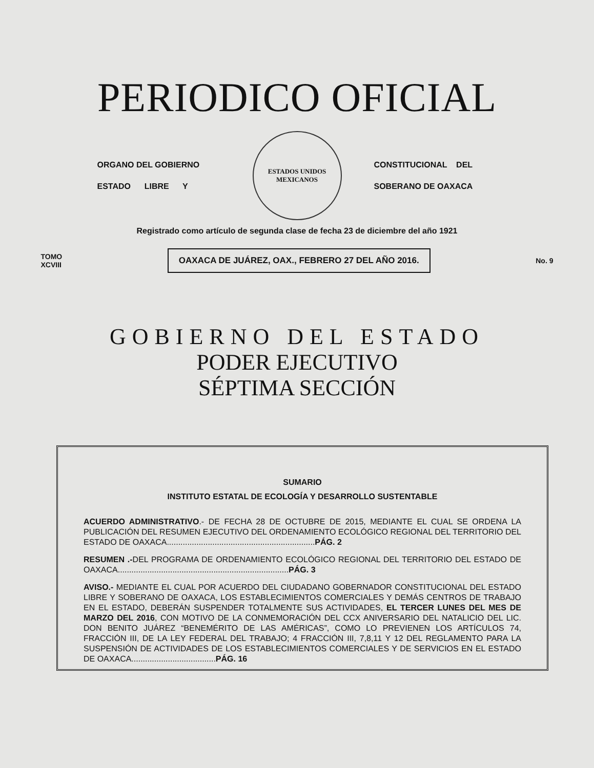PERIODICO OFICIAL
ORGANO DEL GOBIERNO
ESTADO LIBRE Y
ESTADOS UNIDOS MEXICANOS
CONSTITUCIONAL DEL
SOBERANO DE OAXACA
Registrado como artículo de segunda clase de fecha 23 de diciembre del año 1921
TOMO
XCVIII OAXACA DE JUÁREZ, OAX., FEBRERO 27 DEL AÑO 2016. No. 9
GOBIERNO DEL ESTADO
PODER EJECUTIVO
SÉPTIMA SECCIÓN
SUMARIO
INSTITUTO ESTATAL DE ECOLOGÍA Y DESARROLLO SUSTENTABLE
ACUERDO ADMINISTRATIVO.- DE FECHA 28 DE OCTUBRE DE 2015, MEDIANTE EL CUAL SE ORDENA LA PUBLICACIÓN DEL RESUMEN EJECUTIVO DEL ORDENAMIENTO ECOLÓGICO REGIONAL DEL TERRITORIO DEL ESTADO DE OAXACA.................................................................PÁG. 2
RESUMEN .-DEL PROGRAMA DE ORDENAMIENTO ECOLÓGICO REGIONAL DEL TERRITORIO DEL ESTADO DE OAXACA...........................................................................PÁG. 3
AVISO.- MEDIANTE EL CUAL POR ACUERDO DEL CIUDADANO GOBERNADOR CONSTITUCIONAL DEL ESTADO LIBRE Y SOBERANO DE OAXACA, LOS ESTABLECIMIENTOS COMERCIALES Y DEMÁS CENTROS DE TRABAJO EN EL ESTADO, DEBERÁN SUSPENDER TOTALMENTE SUS ACTIVIDADES, EL TERCER LUNES DEL MES DE MARZO DEL 2016, CON MOTIVO DE LA CONMEMORACIÓN DEL CCX ANIVERSARIO DEL NATALICIO DEL LIC. DON BENITO JUÁREZ “BENEMÉRITO DE LAS AMÉRICAS”, COMO LO PREVIENEN LOS ARTÍCULOS 74, FRACCIÓN III, DE LA LEY FEDERAL DEL TRABAJO; 4 FRACCIÓN III, 7,8,11 Y 12 DEL REGLAMENTO PARA LA SUSPENSIÓN DE ACTIVIDADES DE LOS ESTABLECIMIENTOS COMERCIALES Y DE SERVICIOS EN EL ESTADO DE OAXACA.....................................PÁG. 16